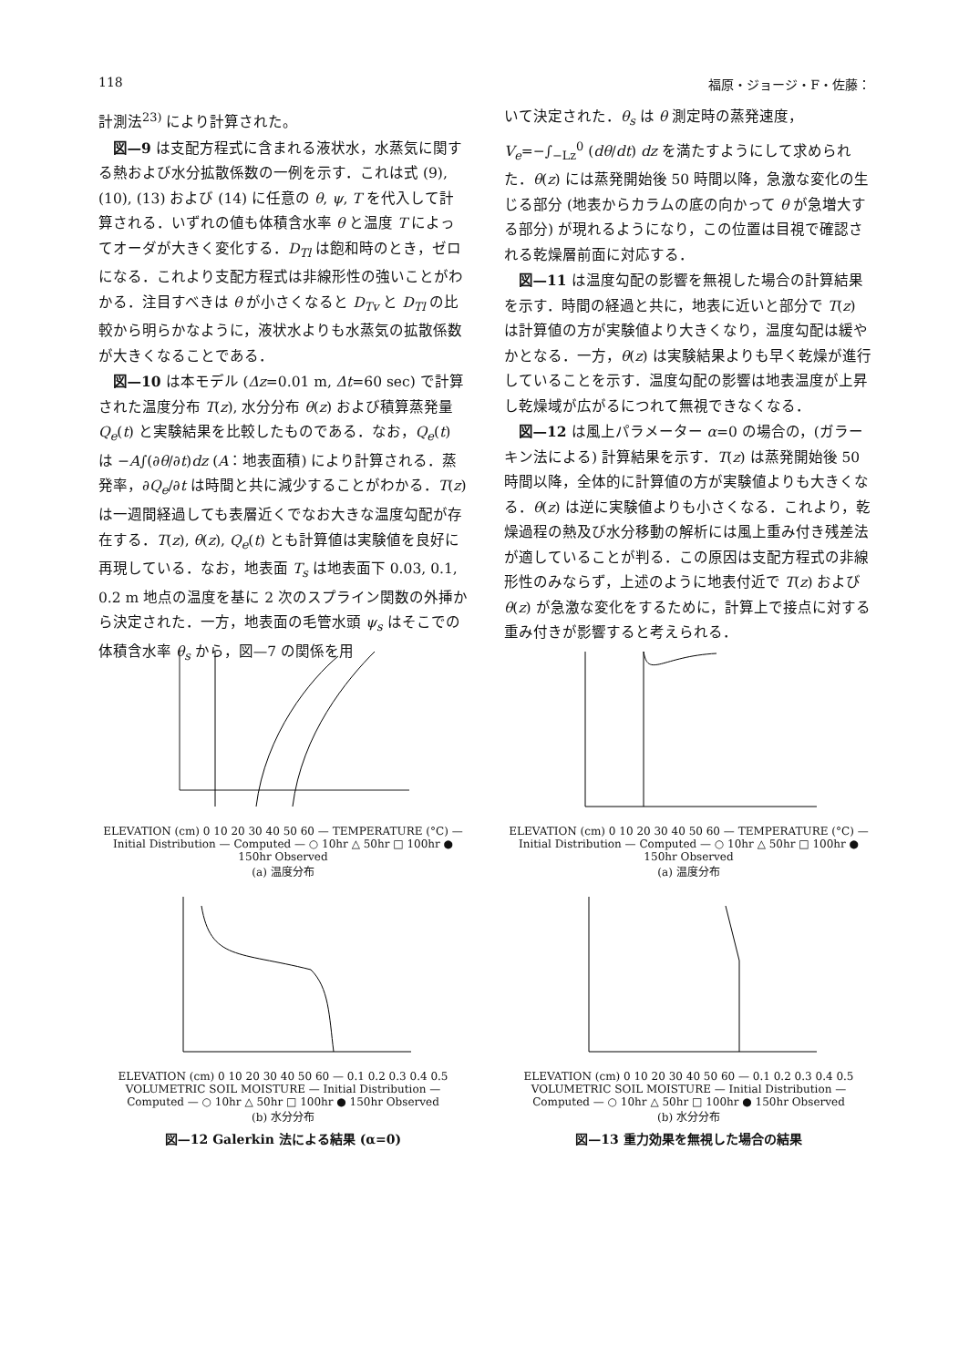118 福原・ジョージ・F・佐藤：
計測法<sup>23)</sup> により計算された。
図—9 は支配方程式に含まれる液状水，水蒸気に関する熱および水分拡散係数の一例を示す．これは式 (9), (10), (13) および (14) に任意の θ, ψ, T を代入して計算される．いずれの値も体積含水率 θ と温度 T によってオーダが大きく変化する．D<sub>Tl</sub> は飽和時のとき，ゼロになる．これより支配方程式は非線形性の強いことがわかる．注目すべきは θ が小さくなると D<sub>Tv</sub> と D<sub>Tl</sub> の比較から明らかなように，液状水よりも水蒸気の拡散係数が大きくなることである．
図—10 は本モデル (Δz=0.01 m, Δt=60 sec) で計算された温度分布 T(z), 水分分布 θ(z) および積算蒸発量 Q<sub>e</sub>(t) と実験結果を比較したものである．なお，Q<sub>e</sub>(t) は −A∫(∂θ/∂t)dz (A：地表面積) により計算される．蒸発率，∂Q<sub>e</sub>/∂t は時間と共に減少することがわかる．T(z) は一週間経過しても表層近くでなお大きな温度勾配が存在する．T(z), θ(z), Q<sub>e</sub>(t) とも計算値は実験値を良好に再現している．なお，地表面 T<sub>s</sub> は地表面下 0.03, 0.1, 0.2 m 地点の温度を基に 2 次のスプライン関数の外挿から決定された．一方，地表面の毛管水頭 ψ<sub>s</sub> はそこでの体積含水率 θ<sub>s</sub> から，図—7 の関係を用
いて決定された．θ<sub>s</sub> は θ 測定時の蒸発速度，V<sub>e</sub>=−∫<sub>−Lz</sub><sup>0</sup> (dθ/dt) dz を満たすようにして求められた．θ(z) には蒸発開始後 50 時間以降，急激な変化の生じる部分 (地表からカラムの底の向かって θ が急増大する部分) が現れるようになり，この位置は目視で確認される乾燥層前面に対応する．
図—11 は温度勾配の影響を無視した場合の計算結果を示す．時間の経過と共に，地表に近いと部分で T(z) は計算値の方が実験値より大きくなり，温度勾配は緩やかとなる．一方，θ(z) は実験結果よりも早く乾燥が進行していることを示す．温度勾配の影響は地表温度が上昇し乾燥域が広がるにつれて無視できなくなる．
図—12 は風上パラメーター α=0 の場合の，(ガラーキン法による) 計算結果を示す．T(z) は蒸発開始後 50 時間以降，全体的に計算値の方が実験値よりも大きくなる．θ(z) は逆に実験値よりも小さくなる．これより，乾燥過程の熱及び水分移動の解析には風上重み付き残差法が適していることが判る．この原因は支配方程式の非線形性のみならず，上述のように地表付近で T(z) および θ(z) が急激な変化をするために，計算上で接点に対する重み付きが影響すると考えられる．
ELEVATION (cm) 0 10 20 30 40 50 60 — TEMPERATURE (°C) — Initial Distribution — Computed — ○ 10hr △ 50hr □ 100hr ● 150hr Observed
(a) 温度分布
ELEVATION (cm) 0 10 20 30 40 50 60 — TEMPERATURE (°C) — Initial Distribution — Computed — ○ 10hr △ 50hr □ 100hr ● 150hr Observed
(a) 温度分布
ELEVATION (cm) 0 10 20 30 40 50 60 — 0.1 0.2 0.3 0.4 0.5 VOLUMETRIC SOIL MOISTURE — Initial Distribution — Computed — ○ 10hr △ 50hr □ 100hr ● 150hr Observed
(b) 水分分布
図—12 Galerkin 法による結果 (α=0)
ELEVATION (cm) 0 10 20 30 40 50 60 — 0.1 0.2 0.3 0.4 0.5 VOLUMETRIC SOIL MOISTURE — Initial Distribution — Computed — ○ 10hr △ 50hr □ 100hr ● 150hr Observed
(b) 水分分布
図—13 重力効果を無視した場合の結果